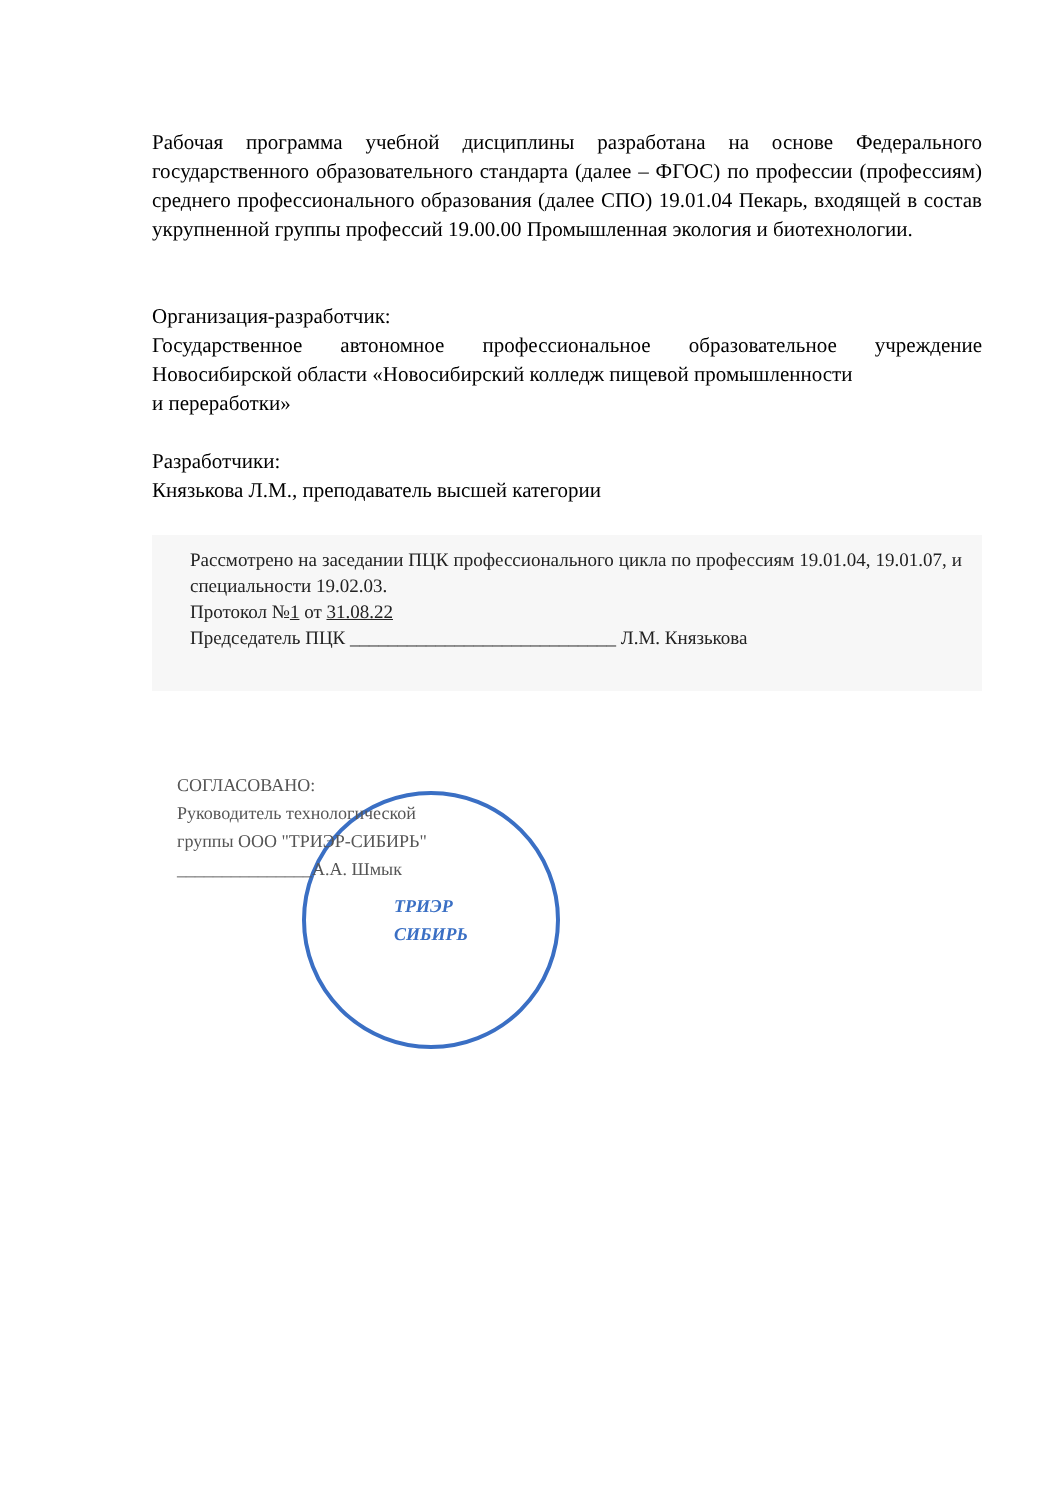Рабочая программа учебной дисциплины разработана на основе Федерального государственного образовательного стандарта (далее – ФГОС) по профессии (профессиям) среднего профессионального образования (далее СПО) 19.01.04 Пекарь, входящей в состав укрупненной группы профессий 19.00.00 Промышленная экология и биотехнологии.
Организация-разработчик:
Государственное автономное профессиональное образовательное учреждение Новосибирской области «Новосибирский колледж пищевой промышленности
и переработки»
Разработчики:
Князькова Л.М., преподаватель высшей категории
Рассмотрено на заседании ПЦК профессионального цикла по профессиям 19.01.04, 19.01.07, и специальности 19.02.03.
Протокол №1 от 31.08.22
Председатель ПЦК ____________________________ Л.М. Князькова
ТРИЭР
СИБИРЬ
СОГЛАСОВАНО:
Руководитель технологической
группы ООО "ТРИЭР-СИБИРЬ"
_______________А.А. Шмык